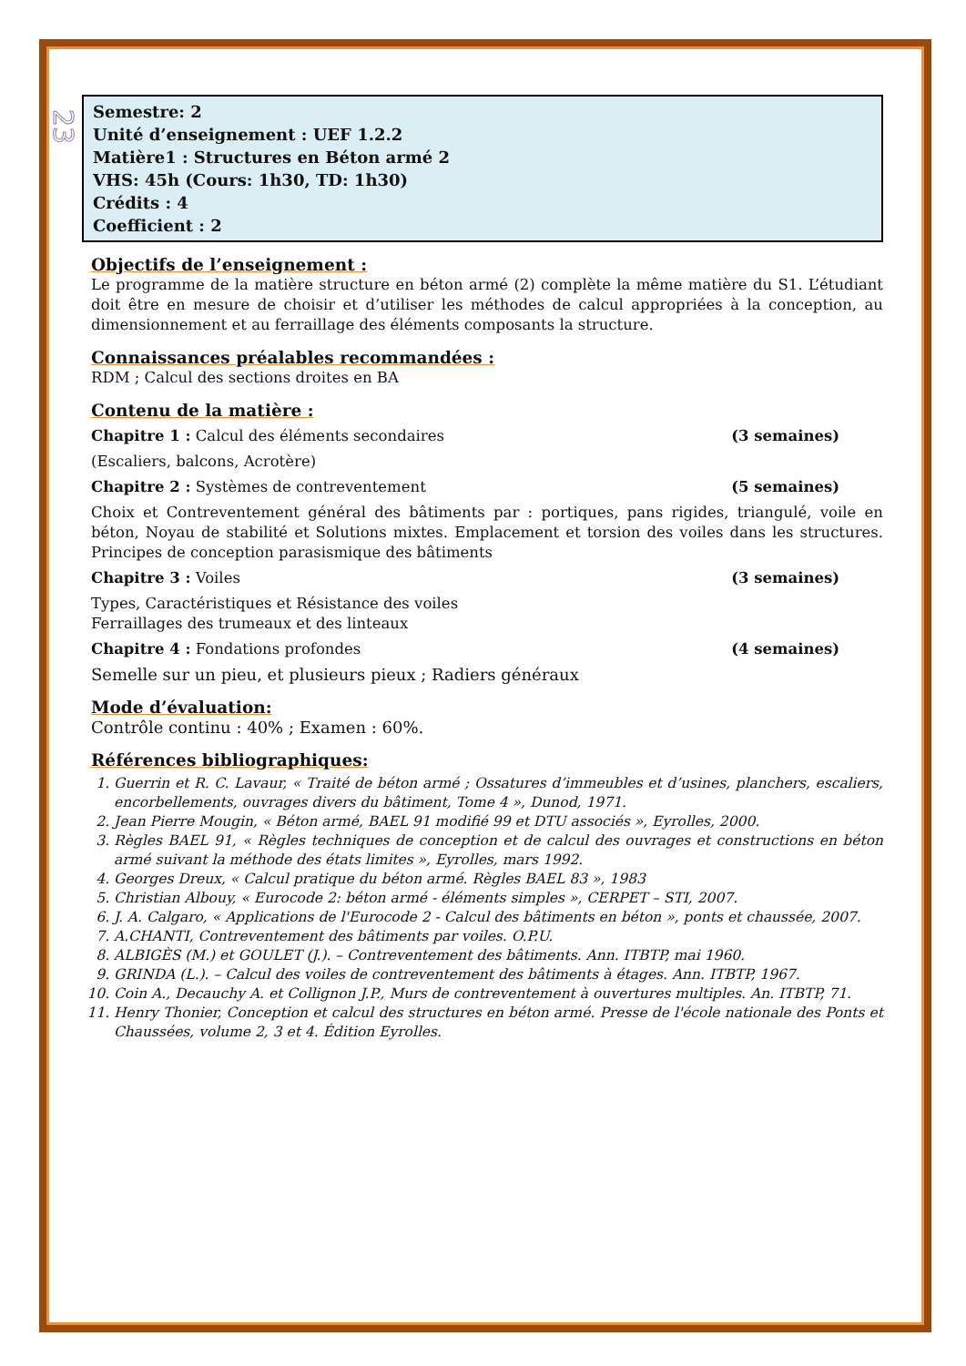23
Semestre: 2
Unité d’enseignement : UEF 1.2.2
Matière1 : Structures en Béton armé 2
VHS: 45h (Cours: 1h30, TD: 1h30)
Crédits : 4
Coefficient : 2
Objectifs de l’enseignement :
Le programme de la matière structure en béton armé (2) complète la même matière du S1. L’étudiant doit être en mesure de choisir et d’utiliser les méthodes de calcul appropriées à la conception, au dimensionnement et au ferraillage des éléments composants la structure.
Connaissances préalables recommandées :
RDM ; Calcul des sections droites en BA
Contenu de la matière :
Chapitre 1 : Calcul des éléments secondaires (3 semaines)
(Escaliers, balcons, Acrotère)
Chapitre 2 : Systèmes de contreventement (5 semaines)
Choix et Contreventement général des bâtiments par : portiques, pans rigides, triangulé, voile en béton, Noyau de stabilité et Solutions mixtes. Emplacement et torsion des voiles dans les structures. Principes de conception parasismique des bâtiments
Chapitre 3 : Voiles (3 semaines)
Types, Caractéristiques et Résistance des voiles
Ferraillages des trumeaux et des linteaux
Chapitre 4 : Fondations profondes (4 semaines)
Semelle sur un pieu, et plusieurs pieux ; Radiers généraux
Mode d’évaluation:
Contrôle continu : 40% ; Examen : 60%.
Références bibliographiques:
1. Guerrin et R. C. Lavaur, « Traité de béton armé ; Ossatures d’immeubles et d’usines, planchers, escaliers, encorbellements, ouvrages divers du bâtiment, Tome 4 », Dunod, 1971.
2. Jean Pierre Mougin, « Béton armé, BAEL 91 modifié 99 et DTU associés », Eyrolles, 2000.
3. Règles BAEL 91, « Règles techniques de conception et de calcul des ouvrages et constructions en béton armé suivant la méthode des états limites », Eyrolles, mars 1992.
4. Georges Dreux, « Calcul pratique du béton armé. Règles BAEL 83 », 1983
5. Christian Albouy, « Eurocode 2: béton armé - éléments simples », CERPET – STI, 2007.
6. J. A. Calgaro, « Applications de l'Eurocode 2 - Calcul des bâtiments en béton », ponts et chaussée, 2007.
7. A.CHANTI, Contreventement des bâtiments par voiles. O.P.U.
8. ALBIGÈS (M.) et GOULET (J.). – Contreventement des bâtiments. Ann. ITBTP, mai 1960.
9. GRINDA (L.). – Calcul des voiles de contreventement des bâtiments à étages. Ann. ITBTP, 1967.
10. Coin A., Decauchy A. et Collignon J.P., Murs de contreventement à ouvertures multiples. An. ITBTP, 71.
11. Henry Thonier, Conception et calcul des structures en béton armé. Presse de l'école nationale des Ponts et Chaussées, volume 2, 3 et 4. Édition Eyrolles.